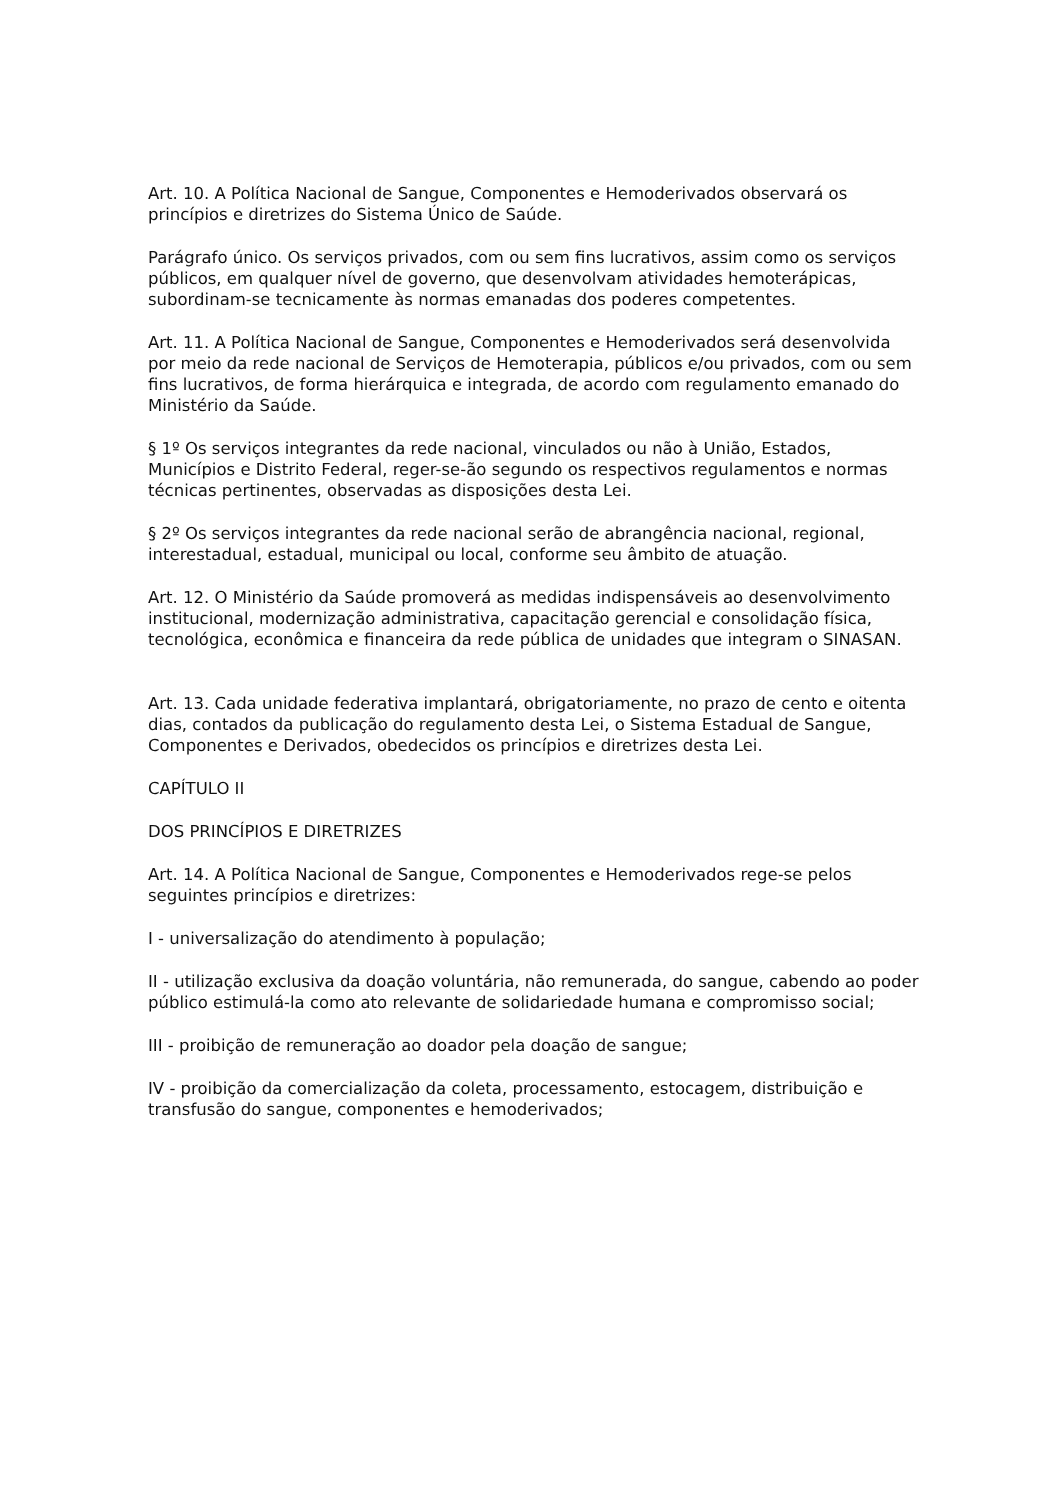Art. 10. A Política Nacional de Sangue, Componentes e Hemoderivados observará os princípios e diretrizes do Sistema Único de Saúde.
Parágrafo único. Os serviços privados, com ou sem fins lucrativos, assim como os serviços públicos, em qualquer nível de governo, que desenvolvam atividades hemoterápicas, subordinam-se tecnicamente às normas emanadas dos poderes competentes.
Art. 11. A Política Nacional de Sangue, Componentes e Hemoderivados será desenvolvida por meio da rede nacional de Serviços de Hemoterapia, públicos e/ou privados, com ou sem fins lucrativos, de forma hierárquica e integrada, de acordo com regulamento emanado do Ministério da Saúde.
§ 1º Os serviços integrantes da rede nacional, vinculados ou não à União, Estados, Municípios e Distrito Federal, reger-se-ão segundo os respectivos regulamentos e normas técnicas pertinentes, observadas as disposições desta Lei.
§ 2º Os serviços integrantes da rede nacional serão de abrangência nacional, regional, interestadual, estadual, municipal ou local, conforme seu âmbito de atuação.
Art. 12. O Ministério da Saúde promoverá as medidas indispensáveis ao desenvolvimento institucional, modernização administrativa, capacitação gerencial e consolidação física, tecnológica, econômica e financeira da rede pública de unidades que integram o SINASAN.
Art. 13. Cada unidade federativa implantará, obrigatoriamente, no prazo de cento e oitenta dias, contados da publicação do regulamento desta Lei, o Sistema Estadual de Sangue, Componentes e Derivados, obedecidos os princípios e diretrizes desta Lei.
CAPÍTULO II
DOS PRINCÍPIOS E DIRETRIZES
Art. 14. A Política Nacional de Sangue, Componentes e Hemoderivados rege-se pelos seguintes princípios e diretrizes:
I - universalização do atendimento à população;
II - utilização exclusiva da doação voluntária, não remunerada, do sangue, cabendo ao poder público estimulá-la como ato relevante de solidariedade humana e compromisso social;
III - proibição de remuneração ao doador pela doação de sangue;
IV - proibição da comercialização da coleta, processamento, estocagem, distribuição e transfusão do sangue, componentes e hemoderivados;